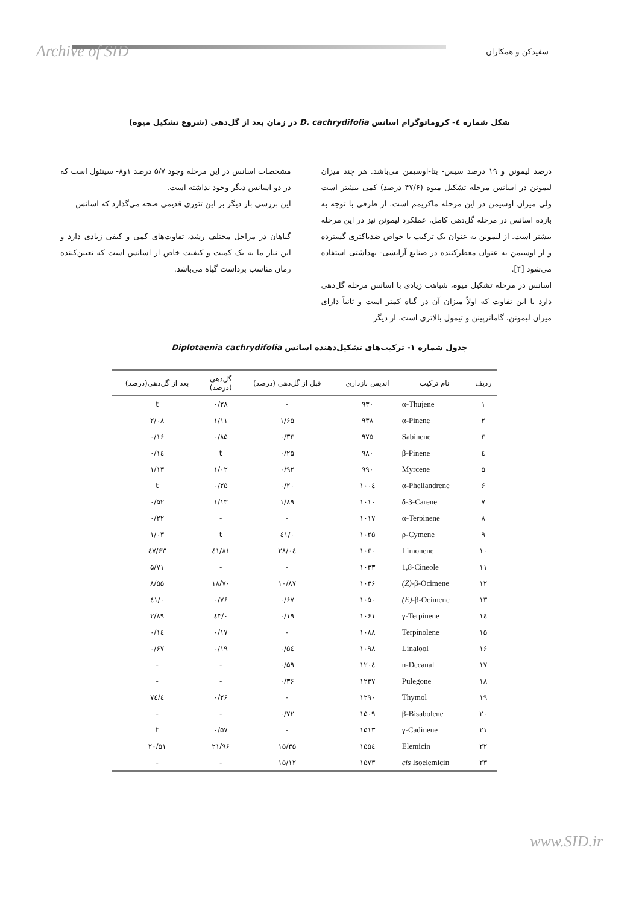Archive of SID سفیدکن و همکاران
شکل شماره ٤- کروماتوگرام اسانس D. cachrydifolia در زمان بعد از گل‌دهی (شروع تشکیل میوه)
درصد لیمونن و ۱۹ درصد سیس- بتا-اوسیمن می‌باشد. هر چند میزان لیمونن در اسانس مرحله تشکیل میوه (۴۷/۶ درصد) کمی بیشتر است ولی میزان اوسیمن در این مرحله ماکزیمم است. از طرفی با توجه به بازده اسانس در مرحله گل‌دهی کامل، عملکرد لیمونن نیز در این مرحله بیشتر است. از لیمونن به عنوان یک ترکیب با خواص ضدباکتری گسترده و از اوسیمن به عنوان معطرکننده در صنایع آرایشی- بهداشتی استفاده می‌شود [۴].
اسانس در مرحله تشکیل میوه، شباهت زیادی با اسانس مرحله گل‌دهی دارد با این تفاوت که اولاً میزان آن در گیاه کمتر است و ثانیاً دارای میزان لیمونن، گاماترپینن و تیمول بالاتری است. از دیگر
مشخصات اسانس در این مرحله وجود ۵/۷ درصد ۱و۸- سینئول است که در دو اسانس دیگر وجود نداشته است.
این بررسی بار دیگر بر این تئوری قدیمی صحه می‌گذارد که اسانس
گیاهان در مراحل مختلف رشد، تفاوت‌های کمی و کیفی زیادی دارد و این نیاز ما به یک کمیت و کیفیت خاص از اسانس است که تعیین‌کننده زمان مناسب برداشت گیاه می‌باشد.
جدول شماره ۱- ترکیب‌های تشکیل‌دهنده اسانس Diplotaenia cachrydifolia
| ردیف | نام ترکیب | اندیس بازداری | قبل از گل‌دهی (درصد) | گل‌دهی (درصد) | بعد از گل‌دهی(درصد) |
| --- | --- | --- | --- | --- | --- |
| ۱ | α-Thujene | ۹۳۰ | - | ۰/۲۸ | t |
| ۲ | α-Pinene | ۹۳۸ | ۱/۶۵ | ۱/۱۱ | ۲/۰۸ |
| ۳ | Sabinene | ۹۷۵ | ۰/۳۳ | ۰/۸۵ | ۰/۱۶ |
| ٤ | β-Pinene | ۹۸۰ | ۰/۲۵ | t | ۰/۱٤ |
| ۵ | Myrcene | ۹۹۰ | ۰/۹۲ | ۱/۰۲ | ۱/۱۳ |
| ۶ | α-Phellandrene | ۱۰۰٤ | ۰/۲۰ | ۰/۲۵ | t |
| ۷ | δ-3-Carene | ۱۰۱۰ | ۱/۸۹ | ۱/۱۳ | ۰/۵۲ |
| ۸ | α-Terpinene | ۱۰۱۷ | - | - | ۰/۲۲ |
| ۹ | ρ-Cymene | ۱۰۲۵ | ۰/٤۱ | t | ۱/۰۳ |
| ۱۰ | Limonene | ۱۰۳۰ | ۲۸/۰٤ | ٤۱/۸۱ | ٤۷/۶۳ |
| ۱۱ | 1,8-Cineole | ۱۰۳۳ | - | - | ۵/۷۱ |
| ۱۲ | (Z) -β-Ocimene | ۱۰۳۶ | ۱۰/۸۷ | ۱۸/۷۰ | ۸/۵۵ |
| ۱۳ | (E) -β-Ocimene | ۱۰۵۰ | ۰/۶۷ | ۰/۷۶ | ۰/٤۱ |
| ۱٤ | γ-Terpinene | ۱۰۶۱ | ۰/۱۹ | ۰/٤۳ | ۲/۸۹ |
| ۱۵ | Terpinolene | ۱۰۸۸ | - | ۰/۱۷ | ۰/۱٤ |
| ۱۶ | Linalool | ۱۰۹۸ | ۰/۵٤ | ۰/۱۹ | ۰/۶۷ |
| ۱۷ | n-Decanal | ۱۲۰٤ | ۰/۵۹ | - | - |
| ۱۸ | Pulegone | ۱۲۳۷ | ۰/۳۶ | - | - |
| ۱۹ | Thymol | ۱۲۹۰ | - | ۰/۲۶ | ٤/۷٤ |
| ۲۰ | β-Bisabolene | ۱۵۰۹ | ۰/۷۲ | - | - |
| ۲۱ | γ-Cadinene | ۱۵۱۳ | - | ۰/۵۷ | t |
| ۲۲ | Elemicin | ۱۵۵٤ | ۱۵/۳۵ | ۲۱/۹۶ | ۲۰/۵۱ |
| ۲۳ | cis Isoelemicin | ۱۵۷۳ | ۱۵/۱۲ | - | - |
www.SID.ir